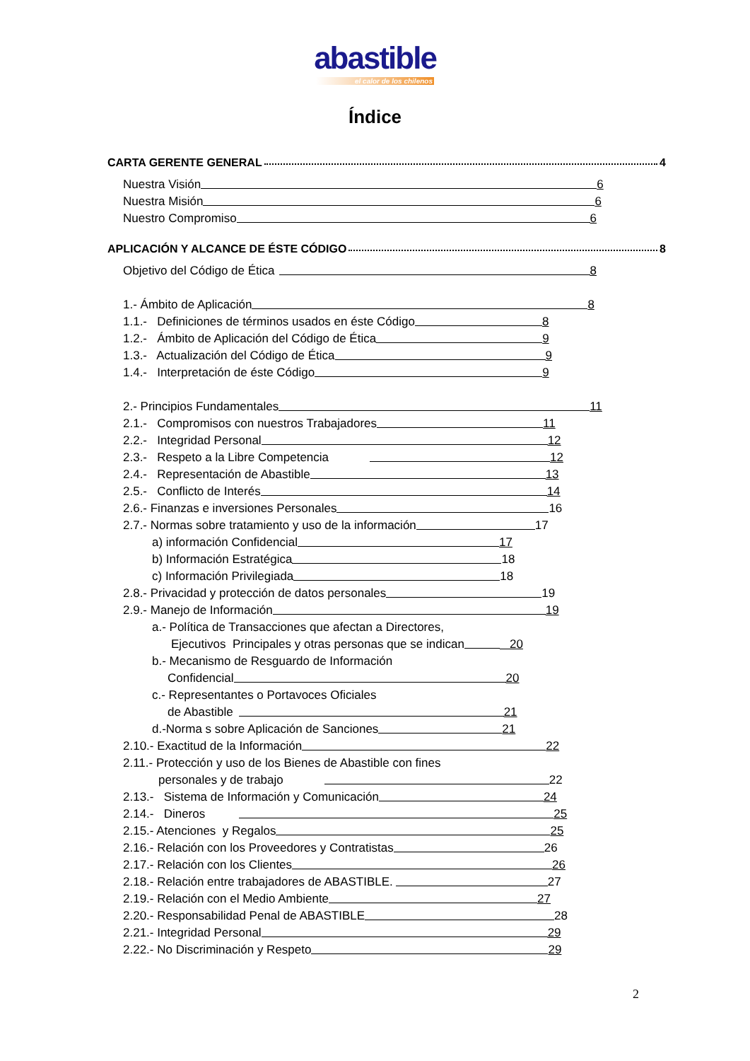abastible
el calor de los chilenos
Índice
CARTA GERENTE GENERAL 4
Nuestra Visión 6
Nuestra Misión 6
Nuestro Compromiso 6
APLICACIÓN Y ALCANCE DE ÉSTE CÓDIGO 8
Objetivo del Código de Ética 8
1.- Ámbito de Aplicación 8
1.1.- Definiciones de términos usados en éste Código 8
1.2.- Ámbito de Aplicación del Código de Ética 9
1.3.- Actualización del Código de Ética 9
1.4.- Interpretación de éste Código 9
2.- Principios Fundamentales 11
2.1.- Compromisos con nuestros Trabajadores 11
2.2.- Integridad Personal 12
2.3.- Respeto a la Libre Competencia 12
2.4.- Representación de Abastible 13
2.5.- Conflicto de Interés 14
2.6.- Finanzas e inversiones Personales 16
2.7.- Normas sobre tratamiento y uso de la información 17
a) información Confidencial 17
b) Información Estratégica 18
c) Información Privilegiada 18
2.8.- Privacidad y protección de datos personales 19
2.9.- Manejo de Información 19
a.- Política de Transacciones que afectan a Directores,
Ejecutivos Principales y otras personas que se indican 20
b.- Mecanismo de Resguardo de Información
Confidencial 20
c.- Representantes o Portavoces Oficiales
de Abastible 21
d.-Norma s sobre Aplicación de Sanciones 21
2.10.- Exactitud de la Información 22
2.11.- Protección y uso de los Bienes de Abastible con fines
personales y de trabajo 22
2.13.- Sistema de Información y Comunicación 24
2.14.- Dineros 25
2.15.- Atenciones y Regalos 25
2.16.- Relación con los Proveedores y Contratistas 26
2.17.- Relación con los Clientes 26
2.18.- Relación entre trabajadores de ABASTIBLE. 27
2.19.- Relación con el Medio Ambiente 27
2.20.- Responsabilidad Penal de ABASTIBLE 28
2.21.- Integridad Personal 29
2.22.- No Discriminación y Respeto 29
2